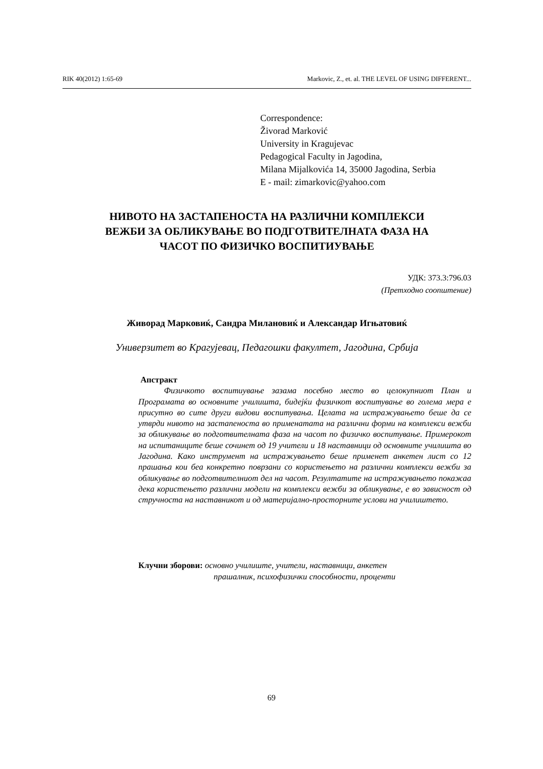RIK 40(2012) 1:65-69 Markovic, Z., et. al. THE LEVEL OF USING DIFFERENT...
Correspondence:
Živorad Marković
University in Kragujevac
Pedagogical Faculty in Jagodina,
Milana Mijalkovića 14, 35000 Jagodina, Serbia
E - mail: zimarkovic@yahoo.com
НИВОТО НА ЗАСТАПЕНОСТА НА РАЗЛИЧНИ КОМПЛЕКСИ
ВЕЖБИ ЗА ОБЛИКУВАЊЕ ВО ПОДГОТВИТЕЛНАТА ФАЗА НА
ЧАСОТ ПО ФИЗИЧКО ВОСПИТИУВАЊЕ
УДК: 373.3:796.03
(Претходно соопштение)
Живорад Марковиќ, Сандра Милановиќ и Александар Игњатовиќ
Универзитет во Крагујевац, Педагошки факултет, Јагодина, Србија
Апстракт
Физичкото воспитиување зазама посебно место во целокупниот План и Програмата во основните училишта, бидејќи физичкот воспитување во голема мера е присутно во сите други видови воспитувања. Целата на истражувањето беше да се утврди нивото на застапеноста во применатата на различни форми на комплекси вежби за обликување во подготвителната фаза на часот по физичко воспитување. Примерокот на испитаниците беше сочинет од 19 учители и 18 наставници од основните училишта во Јагодина. Како инструмент на истражувањето беше применет анкетен лист со 12 прашања кои беа конкретно поврзани со користењето на различни комплекси вежби за обликување во подготвителниот дел на часот. Резултатите на истражувањето покажаа дека користењето различни модели на комплекси вежби за обликување, е во зависност од стручноста на наставникот и од материјално-просторните услови на училиштето.
Клучни зборови: основно училиште, учители, наставници, анкетен
прашалник, психофизички способности, проценти
69